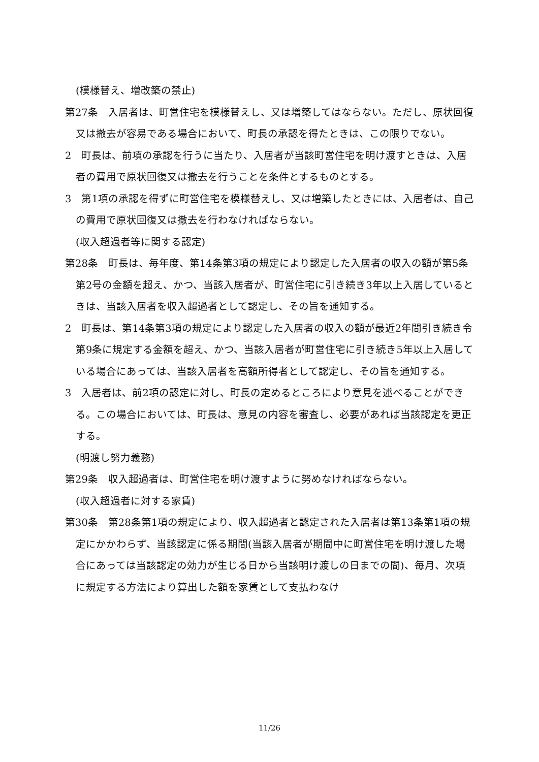(模様替え、増改築の禁止)
第27条　入居者は、町営住宅を模様替えし、又は増築してはならない。ただし、原状回復又は撤去が容易である場合において、町長の承認を得たときは、この限りでない。
2　町長は、前項の承認を行うに当たり、入居者が当該町営住宅を明け渡すときは、入居者の費用で原状回復又は撤去を行うことを条件とするものとする。
3　第1項の承認を得ずに町営住宅を模様替えし、又は増築したときには、入居者は、自己の費用で原状回復又は撤去を行わなければならない。
(収入超過者等に関する認定)
第28条　町長は、毎年度、第14条第3項の規定により認定した入居者の収入の額が第5条第2号の金額を超え、かつ、当該入居者が、町営住宅に引き続き3年以上入居しているときは、当該入居者を収入超過者として認定し、その旨を通知する。
2　町長は、第14条第3項の規定により認定した入居者の収入の額が最近2年間引き続き令第9条に規定する金額を超え、かつ、当該入居者が町営住宅に引き続き5年以上入居している場合にあっては、当該入居者を高額所得者として認定し、その旨を通知する。
3　入居者は、前2項の認定に対し、町長の定めるところにより意見を述べることができる。この場合においては、町長は、意見の内容を審査し、必要があれば当該認定を更正する。
(明渡し努力義務)
第29条　収入超過者は、町営住宅を明け渡すように努めなければならない。
(収入超過者に対する家賃)
第30条　第28条第1項の規定により、収入超過者と認定された入居者は第13条第1項の規定にかかわらず、当該認定に係る期間(当該入居者が期間中に町営住宅を明け渡した場合にあっては当該認定の効力が生じる日から当該明け渡しの日までの間)、毎月、次項に規定する方法により算出した額を家賃として支払わなけ
11/26